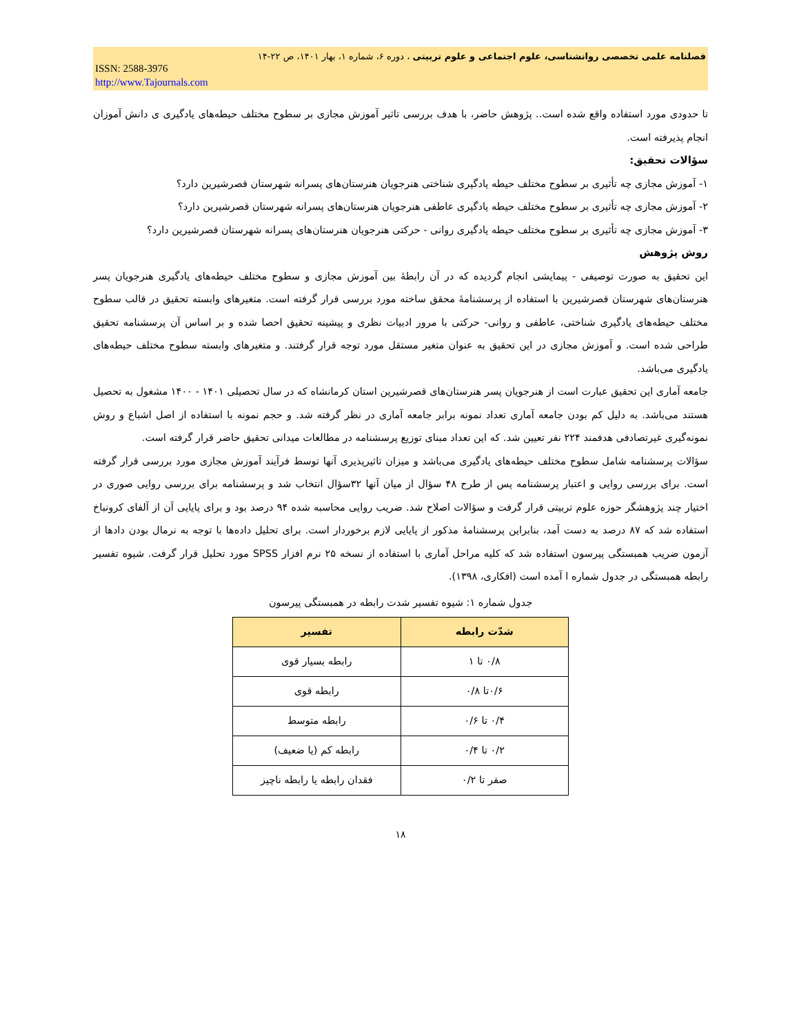فصلنامه علمی تخصصی روانشناسی، علوم اجتماعی و علوم تربیتی ، دوره ۶، شماره ۱، بهار ۱۴۰۱، ص ۲۲-۱۴
ISSN: 2588-3976
http://www.Tajournals.com
تا حدودی مورد استفاده واقع شده است.. پژوهش حاضر، با هدف بررسی تاثیر آموزش مجازی بر سطوح مختلف حیطه‌های یادگیری ی دانش آموزان انجام پذیرفته است.
سؤالات تحقیق:
۱- آموزش مجازی چه تأثیری بر سطوح مختلف حیطه یادگیری شناختی هنرجویان هنرستان‌های پسرانه شهرستان قصرشیرین دارد؟
۲- آموزش مجازی چه تأثیری بر سطوح مختلف حیطه یادگیری عاطفی هنرجویان هنرستان‌های پسرانه شهرستان قصرشیرین دارد؟
۳- آموزش مجازی چه تأثیری بر سطوح مختلف حیطه یادگیری روانی - حرکتی هنرجویان هنرستان‌های پسرانه شهرستان قصرشیرین دارد؟
روش پژوهش
این تحقیق به صورت توصیفی - پیمایشی انجام گردیده که در آن رابطهٔ بین آموزش مجازی و سطوح مختلف حیطه‌های یادگیری هنرجویان پسر هنرستان‌های شهرستان قصرشیرین با استفاده از پرسشنامهٔ محقق ساخته مورد بررسی قرار گرفته است. متغیرهای وابسته تحقیق در قالب سطوح مختلف حیطه‌های یادگیری شناختی، عاطفی و روانی- حرکتی با مرور ادبیات نظری و پیشینه تحقیق احصا شده و بر اساس آن پرسشنامه تحقیق طراحی شده است. و آموزش مجازی در این تحقیق به عنوان متغیر مستقل مورد توجه قرار گرفتند. و متغیرهای وابسته سطوح مختلف حیطه‌های یادگیری می‌باشد.
جامعه آماری این تحقیق عبارت است از هنرجویان پسر هنرستان‌های قصرشیرین استان کرمانشاه که در سال تحصیلی ۱۴۰۱ - ۱۴۰۰ مشغول به تحصیل هستند می‌باشد. به دلیل کم بودن جامعه آماری تعداد نمونه برابر جامعه آماری در نظر گرفته شد. و حجم نمونه با استفاده از اصل اشباع و روش نمونه‌گیری غیرتصادفی هدفمند ۲۲۴ نفر تعیین شد. که این تعداد مبنای توزیع پرسشنامه در مطالعات میدانی تحقیق حاضر قرار گرفته است.
سؤالات پرسشنامه شامل سطوح مختلف حیطه‌های یادگیری می‌باشد و میزان تاثیرپذیری آنها توسط فرآیند آموزش مجازی مورد بررسی قرار گرفته است. برای بررسی روایی و اعتبار پرسشنامه پس از طرح ۴۸ سؤال از میان آنها ۳۲سؤال انتخاب شد و پرسشنامه برای بررسی روایی صوری در اختیار چند پژوهشگر حوزه علوم تربیتی قرار گرفت و سؤالات اصلاح شد. ضریب روایی محاسبه شده ۹۴ درصد بود و برای پایایی آن از آلفای کرونباخ استفاده شد که ۸۷ درصد به دست آمد، بنابراین پرسشنامهٔ مذکور از پایایی لازم برخوردار است. برای تحلیل داده‌ها با توجه به نرمال بودن دادها از آزمون ضریب همبستگی پیرسون استفاده شد که کلیه مراحل آماری با استفاده از نسخه ۲۵ نرم افزار SPSS مورد تحلیل قرار گرفت. شیوه تفسیر رابطه همبستگی در جدول شماره ا آمده است (افکاری، ۱۳۹۸).
جدول شماره ۱: شیوه تفسیر شدت رابطه در همبستگی پیرسون
| شدّت رابطه | تفسیر |
| --- | --- |
| ۰/۸ تا ۱ | رابطه بسیار قوی |
| ۰/۶تا ۰/۸ | رابطه قوی |
| ۰/۴ تا ۰/۶ | رابطه متوسط |
| ۰/۲ تا ۰/۴ | رابطه کم (یا ضعیف) |
| صفر تا ۰/۲ | فقدان رابطه یا رابطه ناچیز |
۱۸